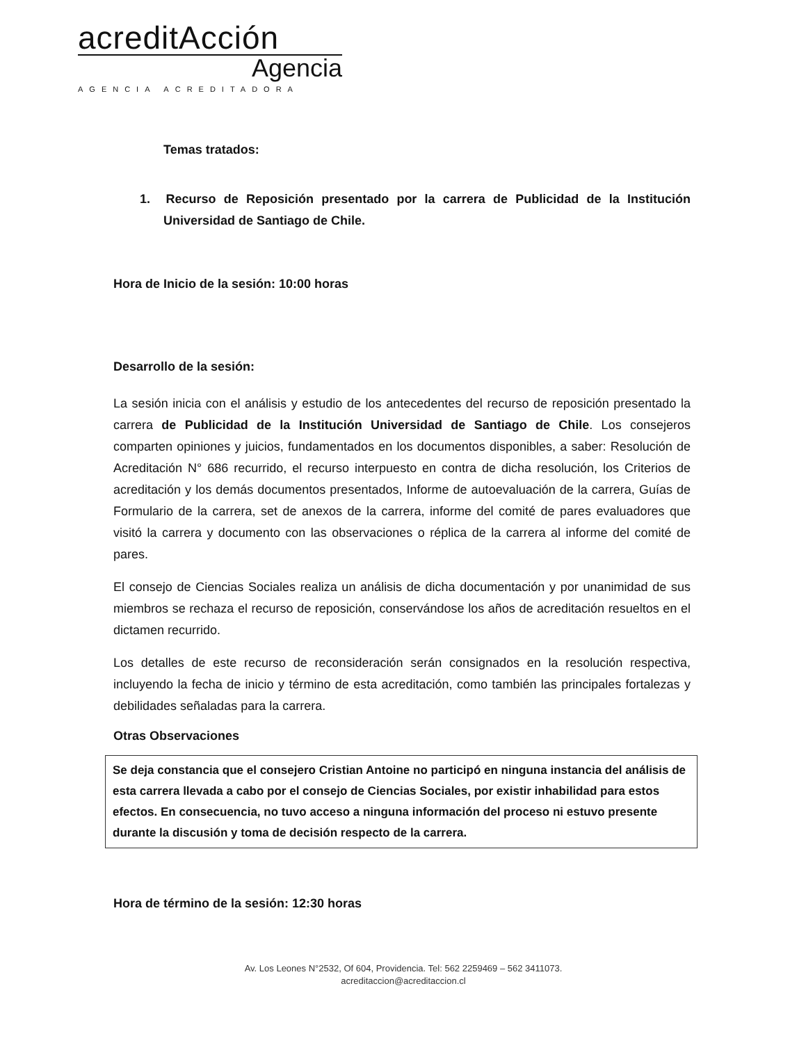acreditAcción
Agencia
AGENCIA ACREDITADORA
Temas tratados:
1. Recurso de Reposición presentado por la carrera de Publicidad de la Institución Universidad de Santiago de Chile.
Hora de Inicio de la sesión: 10:00 horas
Desarrollo de la sesión:
La sesión inicia con el análisis y estudio de los antecedentes del recurso de reposición presentado la carrera de Publicidad de la Institución Universidad de Santiago de Chile. Los consejeros comparten opiniones y juicios, fundamentados en los documentos disponibles, a saber: Resolución de Acreditación N° 686 recurrido, el recurso interpuesto en contra de dicha resolución, los Criterios de acreditación y los demás documentos presentados, Informe de autoevaluación de la carrera, Guías de Formulario de la carrera, set de anexos de la carrera, informe del comité de pares evaluadores que visitó la carrera y documento con las observaciones o réplica de la carrera al informe del comité de pares.
El consejo de Ciencias Sociales realiza un análisis de dicha documentación y por unanimidad de sus miembros se rechaza el recurso de reposición, conservándose los años de acreditación resueltos en el dictamen recurrido.
Los detalles de este recurso de reconsideración serán consignados en la resolución respectiva, incluyendo la fecha de inicio y término de esta acreditación, como también las principales fortalezas y debilidades señaladas para la carrera.
Otras Observaciones
Se deja constancia que el consejero Cristian Antoine no participó en ninguna instancia del análisis de esta carrera llevada a cabo por el consejo de Ciencias Sociales, por existir inhabilidad para estos efectos. En consecuencia, no tuvo acceso a ninguna información del proceso ni estuvo presente durante la discusión y toma de decisión respecto de la carrera.
Hora de término de la sesión: 12:30 horas
Av. Los Leones N°2532, Of 604, Providencia. Tel: 562 2259469 – 562 3411073.
acreditaccion@acreditaccion.cl